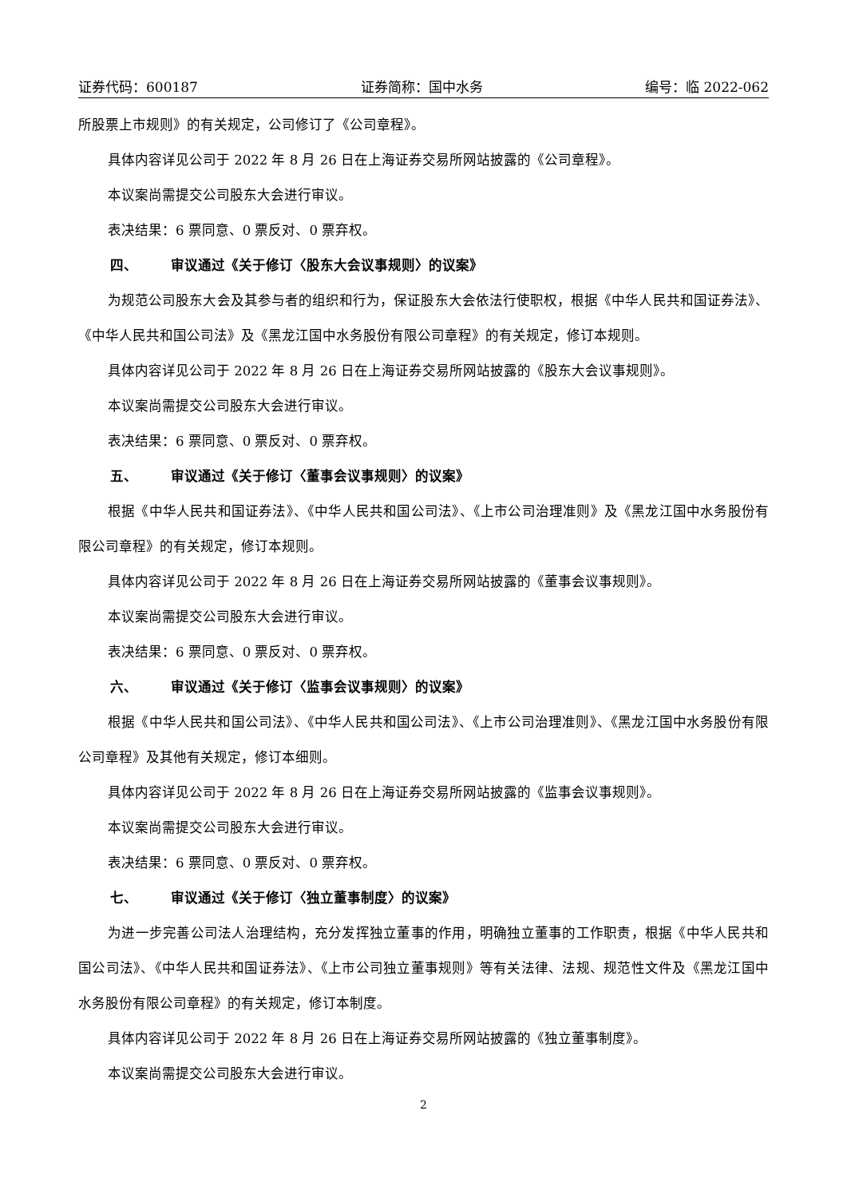证券代码：600187 证券简称：国中水务 编号：临 2022-062
所股票上市规则》的有关规定，公司修订了《公司章程》。
具体内容详见公司于 2022 年 8 月 26 日在上海证券交易所网站披露的《公司章程》。
本议案尚需提交公司股东大会进行审议。
表决结果：6 票同意、0 票反对、0 票弃权。
四、 审议通过《关于修订〈股东大会议事规则〉的议案》
为规范公司股东大会及其参与者的组织和行为，保证股东大会依法行使职权，根据《中华人民共和国证券法》、《中华人民共和国公司法》及《黑龙江国中水务股份有限公司章程》的有关规定，修订本规则。
具体内容详见公司于 2022 年 8 月 26 日在上海证券交易所网站披露的《股东大会议事规则》。
本议案尚需提交公司股东大会进行审议。
表决结果：6 票同意、0 票反对、0 票弃权。
五、 审议通过《关于修订〈董事会议事规则〉的议案》
根据《中华人民共和国证券法》、《中华人民共和国公司法》、《上市公司治理准则》及《黑龙江国中水务股份有限公司章程》的有关规定，修订本规则。
具体内容详见公司于 2022 年 8 月 26 日在上海证券交易所网站披露的《董事会议事规则》。
本议案尚需提交公司股东大会进行审议。
表决结果：6 票同意、0 票反对、0 票弃权。
六、 审议通过《关于修订〈监事会议事规则〉的议案》
根据《中华人民共和国公司法》、《中华人民共和国公司法》、《上市公司治理准则》、《黑龙江国中水务股份有限公司章程》及其他有关规定，修订本细则。
具体内容详见公司于 2022 年 8 月 26 日在上海证券交易所网站披露的《监事会议事规则》。
本议案尚需提交公司股东大会进行审议。
表决结果：6 票同意、0 票反对、0 票弃权。
七、 审议通过《关于修订〈独立董事制度〉的议案》
为进一步完善公司法人治理结构，充分发挥独立董事的作用，明确独立董事的工作职责，根据《中华人民共和国公司法》、《中华人民共和国证券法》、《上市公司独立董事规则》等有关法律、法规、规范性文件及《黑龙江国中水务股份有限公司章程》的有关规定，修订本制度。
具体内容详见公司于 2022 年 8 月 26 日在上海证券交易所网站披露的《独立董事制度》。
本议案尚需提交公司股东大会进行审议。
2